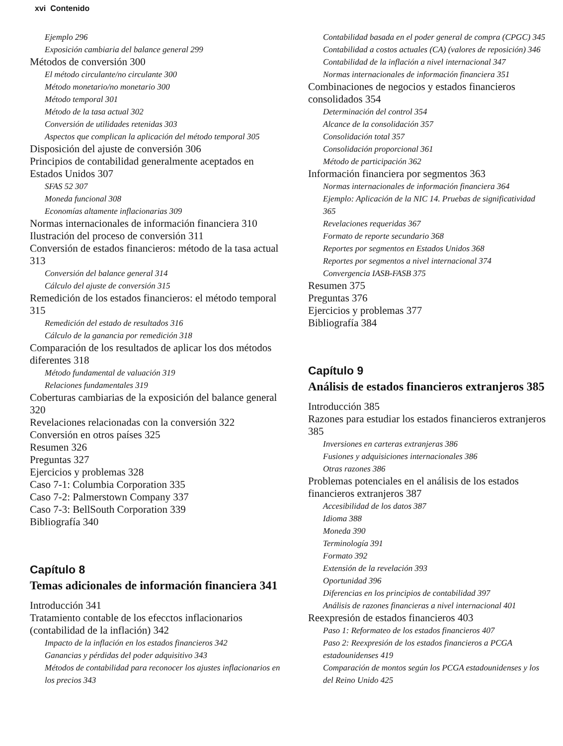xvi Contenido
Ejemplo 296
Exposición cambiaria del balance general 299
Métodos de conversión 300
El método circulante/no circulante 300
Método monetario/no monetario 300
Método temporal 301
Método de la tasa actual 302
Conversión de utilidades retenidas 303
Aspectos que complican la aplicación del método temporal 305
Disposición del ajuste de conversión 306
Principios de contabilidad generalmente aceptados en Estados Unidos 307
SFAS 52 307
Moneda funcional 308
Economías altamente inflacionarias 309
Normas internacionales de información financiera 310
Ilustración del proceso de conversión 311
Conversión de estados financieros: método de la tasa actual 313
Conversión del balance general 314
Cálculo del ajuste de conversión 315
Remedición de los estados financieros: el método temporal 315
Remedición del estado de resultados 316
Cálculo de la ganancia por remedición 318
Comparación de los resultados de aplicar los dos métodos diferentes 318
Método fundamental de valuación 319
Relaciones fundamentales 319
Coberturas cambiarias de la exposición del balance general 320
Revelaciones relacionadas con la conversión 322
Conversión en otros países 325
Resumen 326
Preguntas 327
Ejercicios y problemas 328
Caso 7-1: Columbia Corporation 335
Caso 7-2: Palmerstown Company 337
Caso 7-3: BellSouth Corporation 339
Bibliografía 340
Capítulo 8
Temas adicionales de información financiera 341
Introducción 341
Tratamiento contable de los efecctos inflacionarios (contabilidad de la inflación) 342
Impacto de la inflación en los estados financieros 342
Ganancias y pérdidas del poder adquisitivo 343
Métodos de contabilidad para reconocer los ajustes inflacionarios en los precios 343
Contabilidad basada en el poder general de compra (CPGC) 345
Contabilidad a costos actuales (CA) (valores de reposición) 346
Contabilidad de la inflación a nivel internacional 347
Normas internacionales de información financiera 351
Combinaciones de negocios y estados financieros consolidados 354
Determinación del control 354
Alcance de la consolidación 357
Consolidación total 357
Consolidación proporcional 361
Método de participación 362
Información financiera por segmentos 363
Normas internacionales de información financiera 364
Ejemplo: Aplicación de la NIC 14. Pruebas de significatividad 365
Revelaciones requeridas 367
Formato de reporte secundario 368
Reportes por segmentos en Estados Unidos 368
Reportes por segmentos a nivel internacional 374
Convergencia IASB-FASB 375
Resumen 375
Preguntas 376
Ejercicios y problemas 377
Bibliografía 384
Capítulo 9
Análisis de estados financieros extranjeros 385
Introducción 385
Razones para estudiar los estados financieros extranjeros 385
Inversiones en carteras extranjeras 386
Fusiones y adquisiciones internacionales 386
Otras razones 386
Problemas potenciales en el análisis de los estados financieros extranjeros 387
Accesibilidad de los datos 387
Idioma 388
Moneda 390
Terminología 391
Formato 392
Extensión de la revelación 393
Oportunidad 396
Diferencias en los principios de contabilidad 397
Análisis de razones financieras a nivel internacional 401
Reexpresión de estados financieros 403
Paso 1: Reformateo de los estados financieros 407
Paso 2: Reexpresión de los estados financieros a PCGA estadounidenses 419
Comparación de montos según los PCGA estadounidenses y los del Reino Unido 425